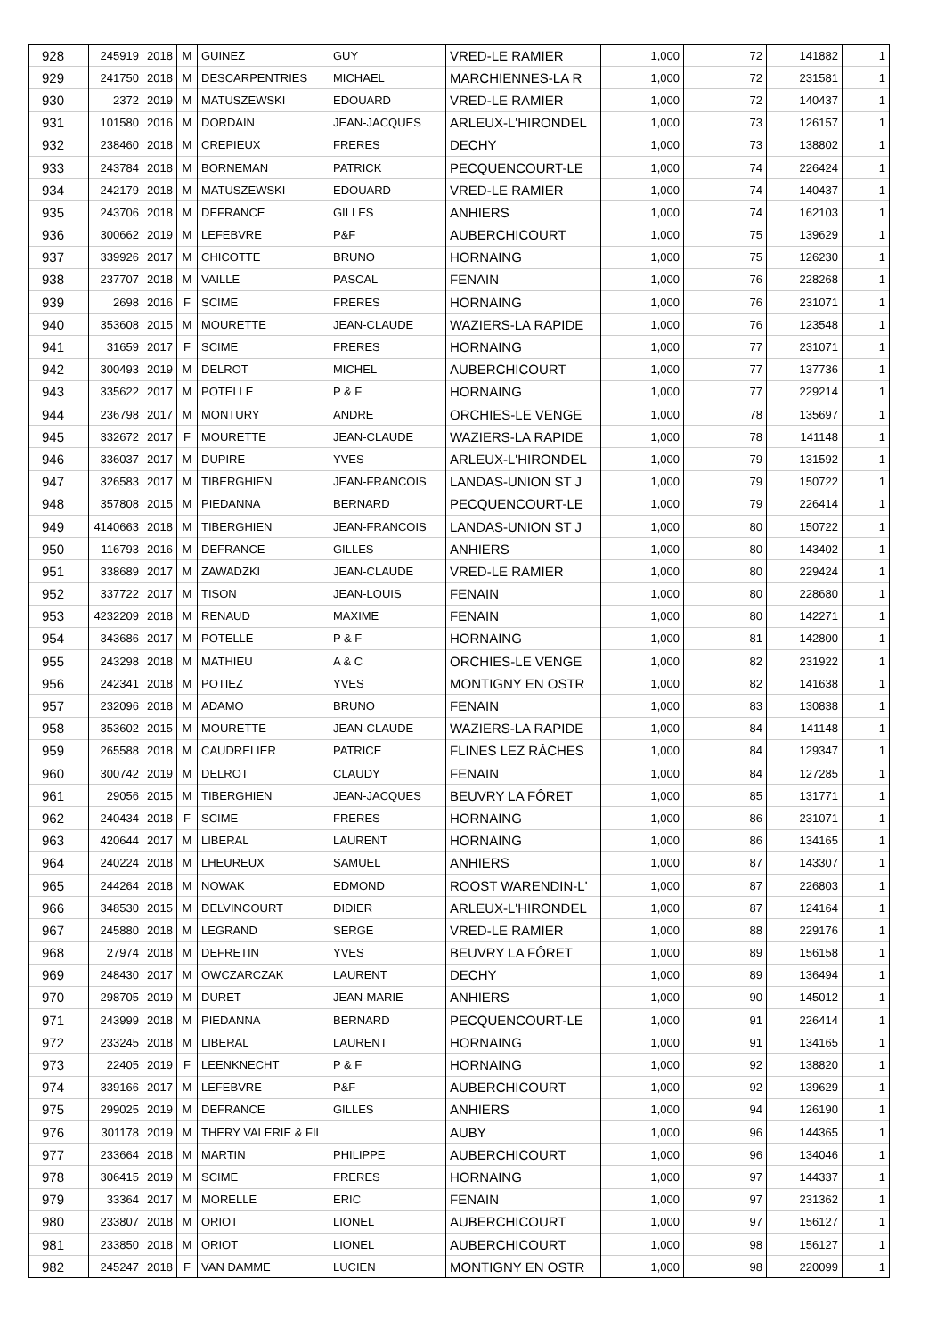| 928 | 245919 | 2018 | M | GUINEZ | GUY | VRED-LE RAMIER | 1,000 | 72 | 141882 | 1 |
| 929 | 241750 | 2018 | M | DESCARPENTRIES | MICHAEL | MARCHIENNES-LA R | 1,000 | 72 | 231581 | 1 |
| 930 | 2372 | 2019 | M | MATUSZEWSKI | EDOUARD | VRED-LE RAMIER | 1,000 | 72 | 140437 | 1 |
| 931 | 101580 | 2016 | M | DORDAIN | JEAN-JACQUES | ARLEUX-L'HIRONDEL | 1,000 | 73 | 126157 | 1 |
| 932 | 238460 | 2018 | M | CREPIEUX | FRERES | DECHY | 1,000 | 73 | 138802 | 1 |
| 933 | 243784 | 2018 | M | BORNEMAN | PATRICK | PECQUENCOURT-LE | 1,000 | 74 | 226424 | 1 |
| 934 | 242179 | 2018 | M | MATUSZEWSKI | EDOUARD | VRED-LE RAMIER | 1,000 | 74 | 140437 | 1 |
| 935 | 243706 | 2018 | M | DEFRANCE | GILLES | ANHIERS | 1,000 | 74 | 162103 | 1 |
| 936 | 300662 | 2019 | M | LEFEBVRE | P&F | AUBERCHICOURT | 1,000 | 75 | 139629 | 1 |
| 937 | 339926 | 2017 | M | CHICOTTE | BRUNO | HORNAING | 1,000 | 75 | 126230 | 1 |
| 938 | 237707 | 2018 | M | VAILLE | PASCAL | FENAIN | 1,000 | 76 | 228268 | 1 |
| 939 | 2698 | 2016 | F | SCIME | FRERES | HORNAING | 1,000 | 76 | 231071 | 1 |
| 940 | 353608 | 2015 | M | MOURETTE | JEAN-CLAUDE | WAZIERS-LA RAPIDE | 1,000 | 76 | 123548 | 1 |
| 941 | 31659 | 2017 | F | SCIME | FRERES | HORNAING | 1,000 | 77 | 231071 | 1 |
| 942 | 300493 | 2019 | M | DELROT | MICHEL | AUBERCHICOURT | 1,000 | 77 | 137736 | 1 |
| 943 | 335622 | 2017 | M | POTELLE | P & F | HORNAING | 1,000 | 77 | 229214 | 1 |
| 944 | 236798 | 2017 | M | MONTURY | ANDRE | ORCHIES-LE VENGE | 1,000 | 78 | 135697 | 1 |
| 945 | 332672 | 2017 | F | MOURETTE | JEAN-CLAUDE | WAZIERS-LA RAPIDE | 1,000 | 78 | 141148 | 1 |
| 946 | 336037 | 2017 | M | DUPIRE | YVES | ARLEUX-L'HIRONDEL | 1,000 | 79 | 131592 | 1 |
| 947 | 326583 | 2017 | M | TIBERGHIEN | JEAN-FRANCOIS | LANDAS-UNION ST J | 1,000 | 79 | 150722 | 1 |
| 948 | 357808 | 2015 | M | PIEDANNA | BERNARD | PECQUENCOURT-LE | 1,000 | 79 | 226414 | 1 |
| 949 | 4140663 | 2018 | M | TIBERGHIEN | JEAN-FRANCOIS | LANDAS-UNION ST J | 1,000 | 80 | 150722 | 1 |
| 950 | 116793 | 2016 | M | DEFRANCE | GILLES | ANHIERS | 1,000 | 80 | 143402 | 1 |
| 951 | 338689 | 2017 | M | ZAWADZKI | JEAN-CLAUDE | VRED-LE RAMIER | 1,000 | 80 | 229424 | 1 |
| 952 | 337722 | 2017 | M | TISON | JEAN-LOUIS | FENAIN | 1,000 | 80 | 228680 | 1 |
| 953 | 4232209 | 2018 | M | RENAUD | MAXIME | FENAIN | 1,000 | 80 | 142271 | 1 |
| 954 | 343686 | 2017 | M | POTELLE | P & F | HORNAING | 1,000 | 81 | 142800 | 1 |
| 955 | 243298 | 2018 | M | MATHIEU | A & C | ORCHIES-LE VENGE | 1,000 | 82 | 231922 | 1 |
| 956 | 242341 | 2018 | M | POTIEZ | YVES | MONTIGNY EN OSTR | 1,000 | 82 | 141638 | 1 |
| 957 | 232096 | 2018 | M | ADAMO | BRUNO | FENAIN | 1,000 | 83 | 130838 | 1 |
| 958 | 353602 | 2015 | M | MOURETTE | JEAN-CLAUDE | WAZIERS-LA RAPIDE | 1,000 | 84 | 141148 | 1 |
| 959 | 265588 | 2018 | M | CAUDRELIER | PATRICE | FLINES LEZ RÂCHES | 1,000 | 84 | 129347 | 1 |
| 960 | 300742 | 2019 | M | DELROT | CLAUDY | FENAIN | 1,000 | 84 | 127285 | 1 |
| 961 | 29056 | 2015 | M | TIBERGHIEN | JEAN-JACQUES | BEUVRY LA FÔRET | 1,000 | 85 | 131771 | 1 |
| 962 | 240434 | 2018 | F | SCIME | FRERES | HORNAING | 1,000 | 86 | 231071 | 1 |
| 963 | 420644 | 2017 | M | LIBERAL | LAURENT | HORNAING | 1,000 | 86 | 134165 | 1 |
| 964 | 240224 | 2018 | M | LHEUREUX | SAMUEL | ANHIERS | 1,000 | 87 | 143307 | 1 |
| 965 | 244264 | 2018 | M | NOWAK | EDMOND | ROOST WARENDIN-L' | 1,000 | 87 | 226803 | 1 |
| 966 | 348530 | 2015 | M | DELVINCOURT | DIDIER | ARLEUX-L'HIRONDEL | 1,000 | 87 | 124164 | 1 |
| 967 | 245880 | 2018 | M | LEGRAND | SERGE | VRED-LE RAMIER | 1,000 | 88 | 229176 | 1 |
| 968 | 27974 | 2018 | M | DEFRETIN | YVES | BEUVRY LA FÔRET | 1,000 | 89 | 156158 | 1 |
| 969 | 248430 | 2017 | M | OWCZARCZAK | LAURENT | DECHY | 1,000 | 89 | 136494 | 1 |
| 970 | 298705 | 2019 | M | DURET | JEAN-MARIE | ANHIERS | 1,000 | 90 | 145012 | 1 |
| 971 | 243999 | 2018 | M | PIEDANNA | BERNARD | PECQUENCOURT-LE | 1,000 | 91 | 226414 | 1 |
| 972 | 233245 | 2018 | M | LIBERAL | LAURENT | HORNAING | 1,000 | 91 | 134165 | 1 |
| 973 | 22405 | 2019 | F | LEENKNECHT | P & F | HORNAING | 1,000 | 92 | 138820 | 1 |
| 974 | 339166 | 2017 | M | LEFEBVRE | P&F | AUBERCHICOURT | 1,000 | 92 | 139629 | 1 |
| 975 | 299025 | 2019 | M | DEFRANCE | GILLES | ANHIERS | 1,000 | 94 | 126190 | 1 |
| 976 | 301178 | 2019 | M | THERY VALERIE & FIL | | AUBY | 1,000 | 96 | 144365 | 1 |
| 977 | 233664 | 2018 | M | MARTIN | PHILIPPE | AUBERCHICOURT | 1,000 | 96 | 134046 | 1 |
| 978 | 306415 | 2019 | M | SCIME | FRERES | HORNAING | 1,000 | 97 | 144337 | 1 |
| 979 | 33364 | 2017 | M | MORELLE | ERIC | FENAIN | 1,000 | 97 | 231362 | 1 |
| 980 | 233807 | 2018 | M | ORIOT | LIONEL | AUBERCHICOURT | 1,000 | 97 | 156127 | 1 |
| 981 | 233850 | 2018 | M | ORIOT | LIONEL | AUBERCHICOURT | 1,000 | 98 | 156127 | 1 |
| 982 | 245247 | 2018 | F | VAN DAMME | LUCIEN | MONTIGNY EN OSTR | 1,000 | 98 | 220099 | 1 |